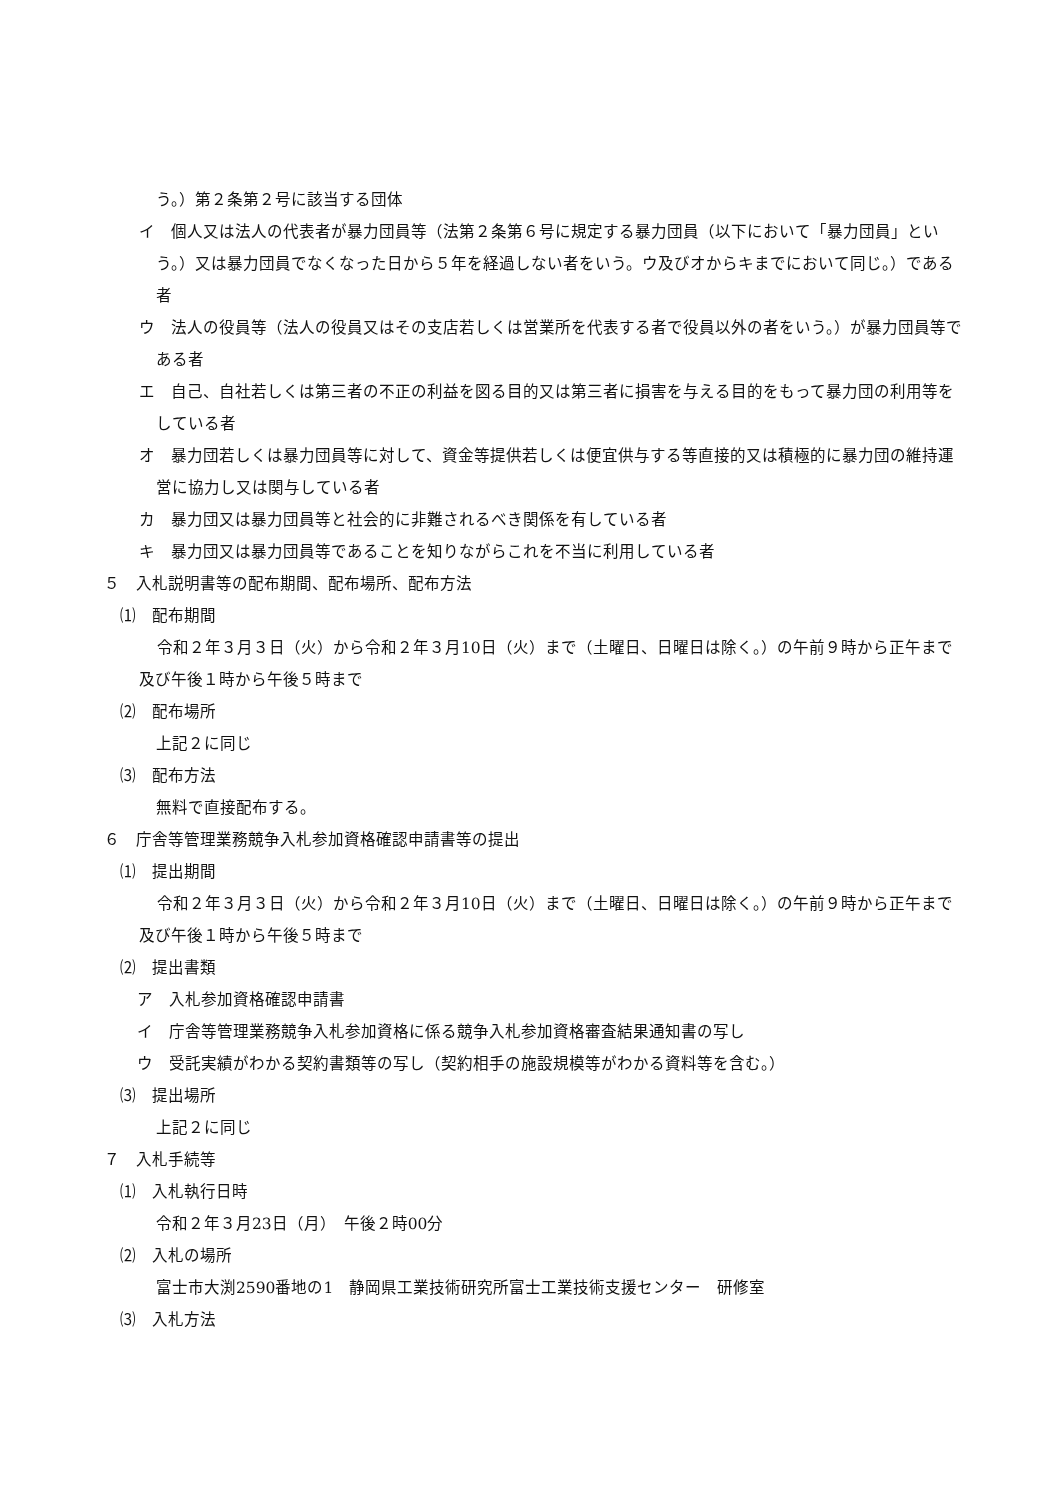う。）第２条第２号に該当する団体
イ　個人又は法人の代表者が暴力団員等（法第２条第６号に規定する暴力団員（以下において「暴力団員」という。）又は暴力団員でなくなった日から５年を経過しない者をいう。ウ及びオからキまでにおいて同じ。）である者
ウ　法人の役員等（法人の役員又はその支店若しくは営業所を代表する者で役員以外の者をいう。）が暴力団員等である者
エ　自己、自社若しくは第三者の不正の利益を図る目的又は第三者に損害を与える目的をもって暴力団の利用等をしている者
オ　暴力団若しくは暴力団員等に対して、資金等提供若しくは便宜供与する等直接的又は積極的に暴力団の維持運営に協力し又は関与している者
カ　暴力団又は暴力団員等と社会的に非難されるべき関係を有している者
キ　暴力団又は暴力団員等であることを知りながらこれを不当に利用している者
５　入札説明書等の配布期間、配布場所、配布方法
⑴　配布期間
令和２年３月３日（火）から令和２年３月10日（火）まで（土曜日、日曜日は除く。）の午前９時から正午まで及び午後１時から午後５時まで
⑵　配布場所
上記２に同じ
⑶　配布方法
無料で直接配布する。
６　庁舎等管理業務競争入札参加資格確認申請書等の提出
⑴　提出期間
令和２年３月３日（火）から令和２年３月10日（火）まで（土曜日、日曜日は除く。）の午前９時から正午まで及び午後１時から午後５時まで
⑵　提出書類
ア　入札参加資格確認申請書
イ　庁舎等管理業務競争入札参加資格に係る競争入札参加資格審査結果通知書の写し
ウ　受託実績がわかる契約書類等の写し（契約相手の施設規模等がわかる資料等を含む。）
⑶　提出場所
上記２に同じ
７　入札手続等
⑴　入札執行日時
令和２年３月23日（月）　午後２時00分
⑵　入札の場所
富士市大渕2590番地の1　静岡県工業技術研究所富士工業技術支援センター　研修室
⑶　入札方法